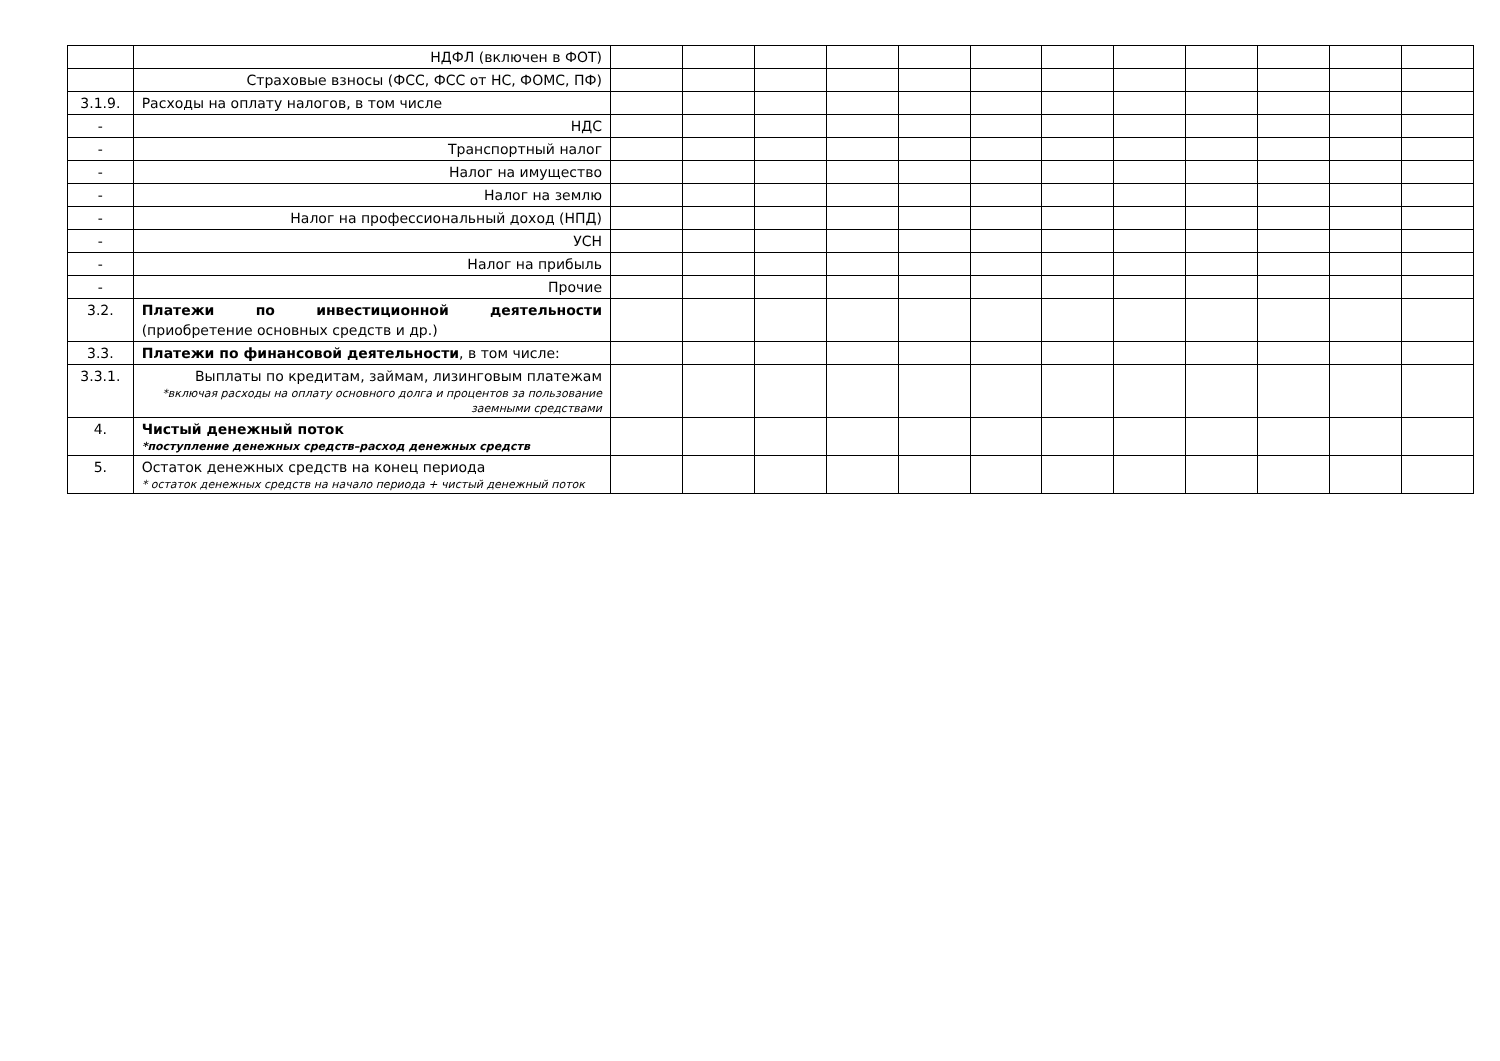| | НДФЛ (включен в ФОТ) | | | | | | | | | | | | |
| | Страховые взносы (ФСС, ФСС от НС, ФОМС, ПФ) | | | | | | | | | | | | |
| 3.1.9. | Расходы на оплату налогов, в том числе | | | | | | | | | | | | |
| - | НДС | | | | | | | | | | | | |
| - | Транспортный налог | | | | | | | | | | | | |
| - | Налог на имущество | | | | | | | | | | | | |
| - | Налог на землю | | | | | | | | | | | | |
| - | Налог на профессиональный доход (НПД) | | | | | | | | | | | | |
| - | УСН | | | | | | | | | | | | |
| - | Налог на прибыль | | | | | | | | | | | | |
| - | Прочие | | | | | | | | | | | | |
| 3.2. | Платежи по инвестиционной деятельности (приобретение основных средств и др.) | | | | | | | | | | | | |
| 3.3. | Платежи по финансовой деятельности , в том числе: | | | | | | | | | | | | |
| 3.3.1. | Выплаты по кредитам, займам, лизинговым платежам *включая расходы на оплату основного долга и процентов за пользование заемными средствами | | | | | | | | | | | | |
| 4. | Чистый денежный поток *поступление денежных средств–расход денежных средств | | | | | | | | | | | | |
| 5. | Остаток денежных средств на конец периода * остаток денежных средств на начало периода + чистый денежный поток | | | | | | | | | | | | |